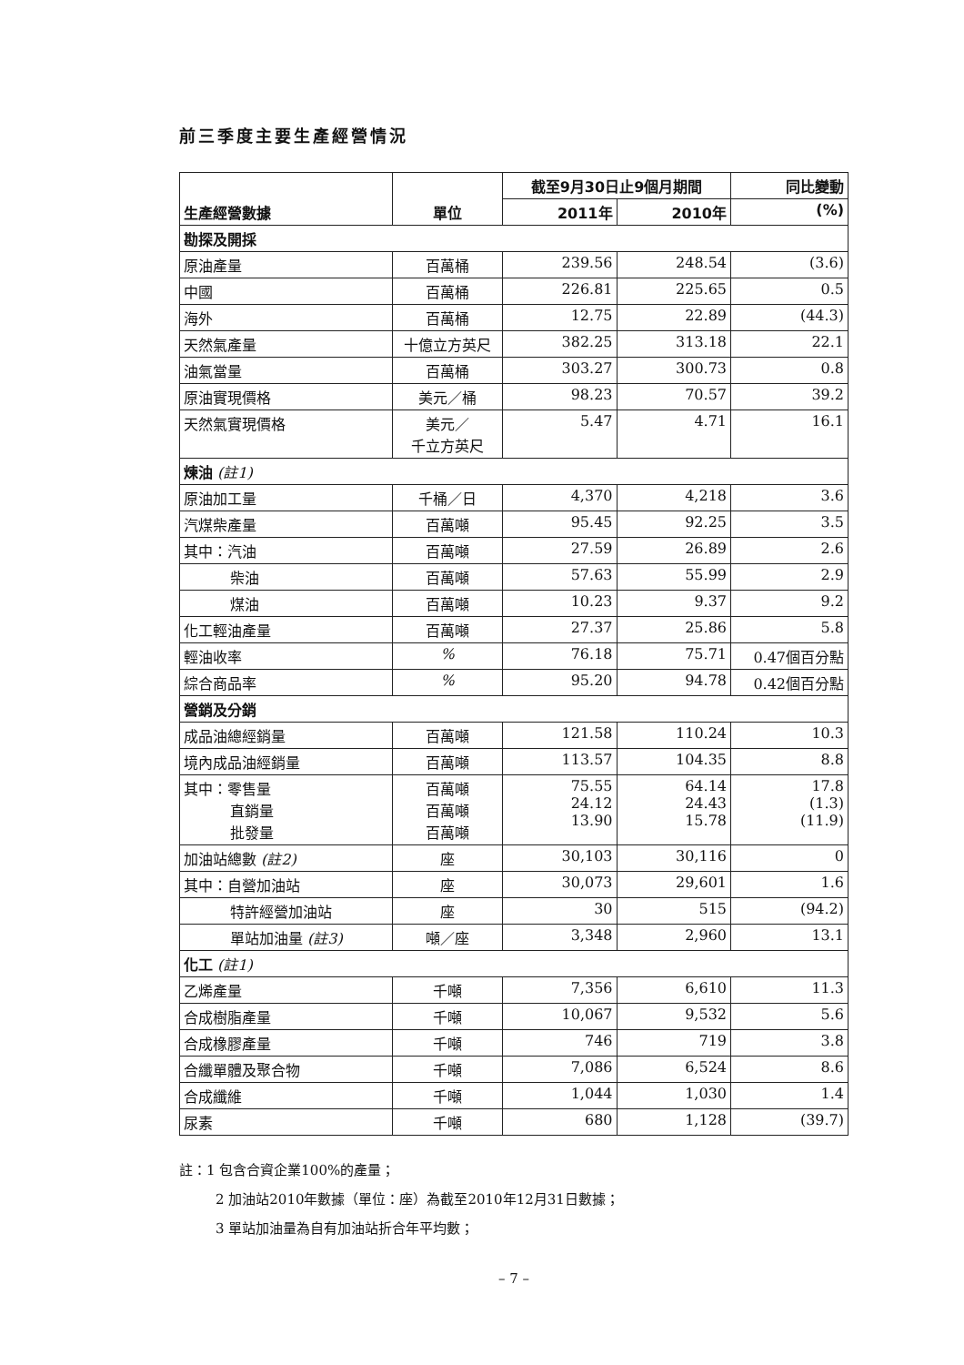前三季度主要生產經營情況
| 生產經營數據 | 單位 | 截至9月30日止9個月期間 | | 同比變動 |
| --- | --- | --- | --- | --- |
| | | 2011年 | 2010年 | (%) |
| 勘探及開採 | | | | |
| 原油產量 | 百萬桶 | 239.56 | 248.54 | (3.6) |
| 中國 | 百萬桶 | 226.81 | 225.65 | 0.5 |
| 海外 | 百萬桶 | 12.75 | 22.89 | (44.3) |
| 天然氣產量 | 十億立方英尺 | 382.25 | 313.18 | 22.1 |
| 油氣當量 | 百萬桶 | 303.27 | 300.73 | 0.8 |
| 原油實現價格 | 美元／桶 | 98.23 | 70.57 | 39.2 |
| 天然氣實現價格 | 美元／ 千立方英尺 | 5.47 | 4.71 | 16.1 |
| 煉油 (註1) | | | | |
| 原油加工量 | 千桶／日 | 4,370 | 4,218 | 3.6 |
| 汽煤柴產量 | 百萬噸 | 95.45 | 92.25 | 3.5 |
| 其中：汽油 | 百萬噸 | 27.59 | 26.89 | 2.6 |
| 柴油 | 百萬噸 | 57.63 | 55.99 | 2.9 |
| 煤油 | 百萬噸 | 10.23 | 9.37 | 9.2 |
| 化工輕油產量 | 百萬噸 | 27.37 | 25.86 | 5.8 |
| 輕油收率 | % | 76.18 | 75.71 | 0.47個百分點 |
| 綜合商品率 | % | 95.20 | 94.78 | 0.42個百分點 |
| 營銷及分銷 | | | | |
| 成品油總經銷量 | 百萬噸 | 121.58 | 110.24 | 10.3 |
| 境內成品油經銷量 | 百萬噸 | 113.57 | 104.35 | 8.8 |
| 其中：零售量 直銷量 批發量 | 百萬噸 百萬噸 百萬噸 | 75.55 24.12 13.90 | 64.14 24.43 15.78 | 17.8 (1.3) (11.9) |
| 加油站總數 (註2) | 座 | 30,103 | 30,116 | 0 |
| 其中：自營加油站 | 座 | 30,073 | 29,601 | 1.6 |
| 特許經營加油站 | 座 | 30 | 515 | (94.2) |
| 單站加油量 (註3) | 噸／座 | 3,348 | 2,960 | 13.1 |
| 化工 (註1) | | | | |
| 乙烯產量 | 千噸 | 7,356 | 6,610 | 11.3 |
| 合成樹脂產量 | 千噸 | 10,067 | 9,532 | 5.6 |
| 合成橡膠產量 | 千噸 | 746 | 719 | 3.8 |
| 合纖單體及聚合物 | 千噸 | 7,086 | 6,524 | 8.6 |
| 合成纖維 | 千噸 | 1,044 | 1,030 | 1.4 |
| 尿素 | 千噸 | 680 | 1,128 | (39.7) |
註：1 包含合資企業100%的產量；
2 加油站2010年數據（單位：座）為截至2010年12月31日數據；
3 單站加油量為自有加油站折合年平均數；
– 7 –